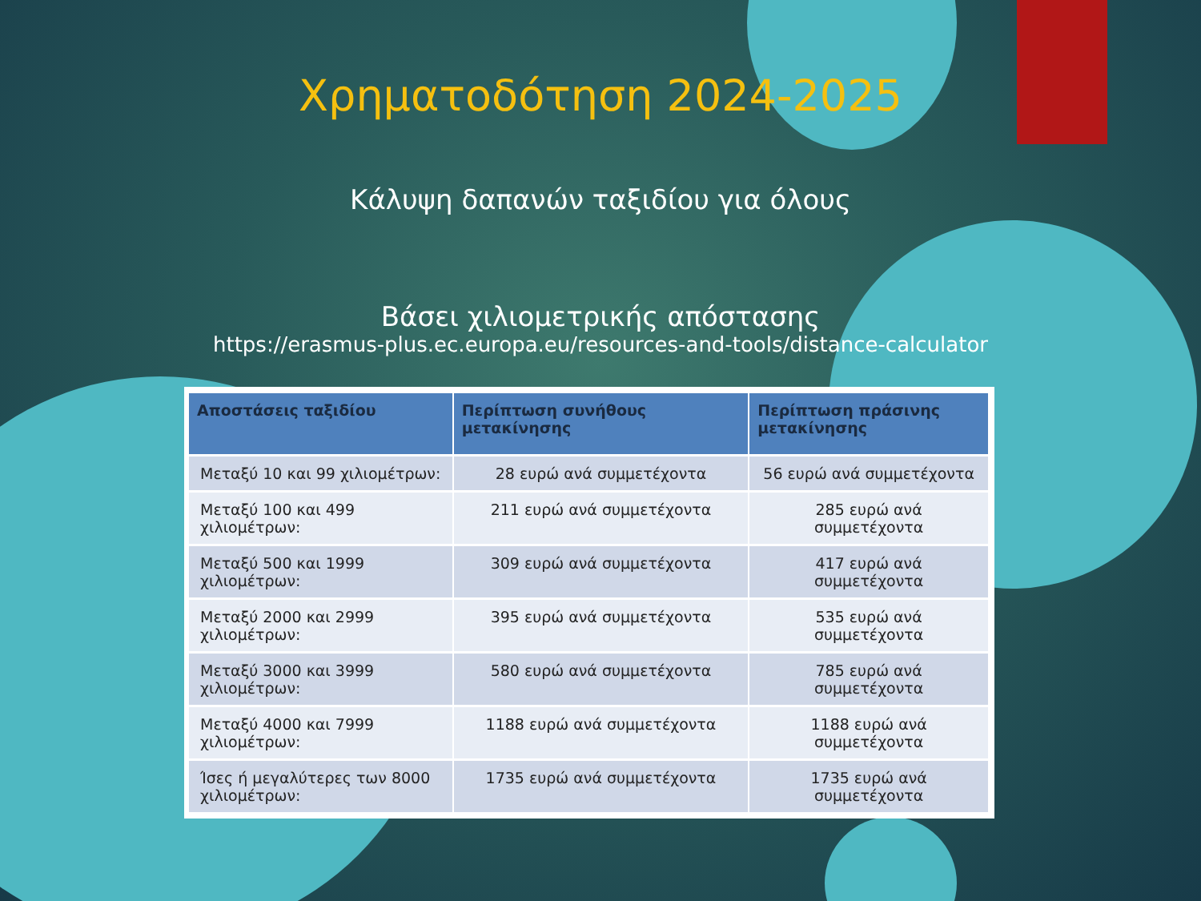Χρηματοδότηση 2024-2025
Κάλυψη δαπανών ταξιδίου για όλους
Βάσει χιλιομετρικής απόστασης
https://erasmus-plus.ec.europa.eu/resources-and-tools/distance-calculator
| Αποστάσεις ταξιδίου | Περίπτωση συνήθους μετακίνησης | Περίπτωση πράσινης μετακίνησης |
| --- | --- | --- |
| Μεταξύ 10 και 99 χιλιομέτρων: | 28 ευρώ ανά συμμετέχοντα | 56 ευρώ ανά συμμετέχοντα |
| Μεταξύ 100 και 499 χιλιομέτρων: | 211 ευρώ ανά συμμετέχοντα | 285 ευρώ ανά συμμετέχοντα |
| Μεταξύ 500 και 1999 χιλιομέτρων: | 309 ευρώ ανά συμμετέχοντα | 417 ευρώ ανά συμμετέχοντα |
| Μεταξύ 2000 και 2999 χιλιομέτρων: | 395 ευρώ ανά συμμετέχοντα | 535 ευρώ ανά συμμετέχοντα |
| Μεταξύ 3000 και 3999 χιλιομέτρων: | 580 ευρώ ανά συμμετέχοντα | 785 ευρώ ανά συμμετέχοντα |
| Μεταξύ 4000 και 7999 χιλιομέτρων: | 1188 ευρώ ανά συμμετέχοντα | 1188 ευρώ ανά συμμετέχοντα |
| Ίσες ή μεγαλύτερες των 8000 χιλιομέτρων: | 1735 ευρώ ανά συμμετέχοντα | 1735 ευρώ ανά συμμετέχοντα |